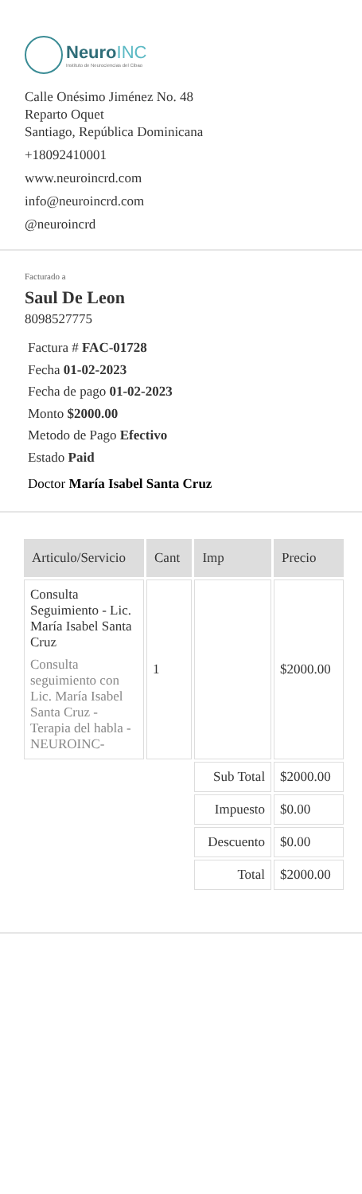NeuroINC
Instituto de Neurociencias del Cibao
Calle Onésimo Jiménez No. 48
Reparto Oquet
Santiago, República Dominicana
+18092410001
www.neuroincrd.com
info@neuroincrd.com
@neuroincrd
Facturado a
Saul De Leon
8098527775
Factura # FAC-01728
Fecha 01-02-2023
Fecha de pago 01-02-2023
Monto $2000.00
Metodo de Pago Efectivo
Estado Paid
Doctor María Isabel Santa Cruz
| Articulo/Servicio | Cant | Imp | Precio |
| --- | --- | --- | --- |
| Consulta Seguimiento - Lic. María Isabel Santa Cruz Consulta seguimiento con Lic. María Isabel Santa Cruz - Terapia del habla - NEUROINC- | 1 | | $2000.00 |
| | | Sub Total | $2000.00 |
| | | Impuesto | $0.00 |
| | | Descuento | $0.00 |
| | | Total | $2000.00 |